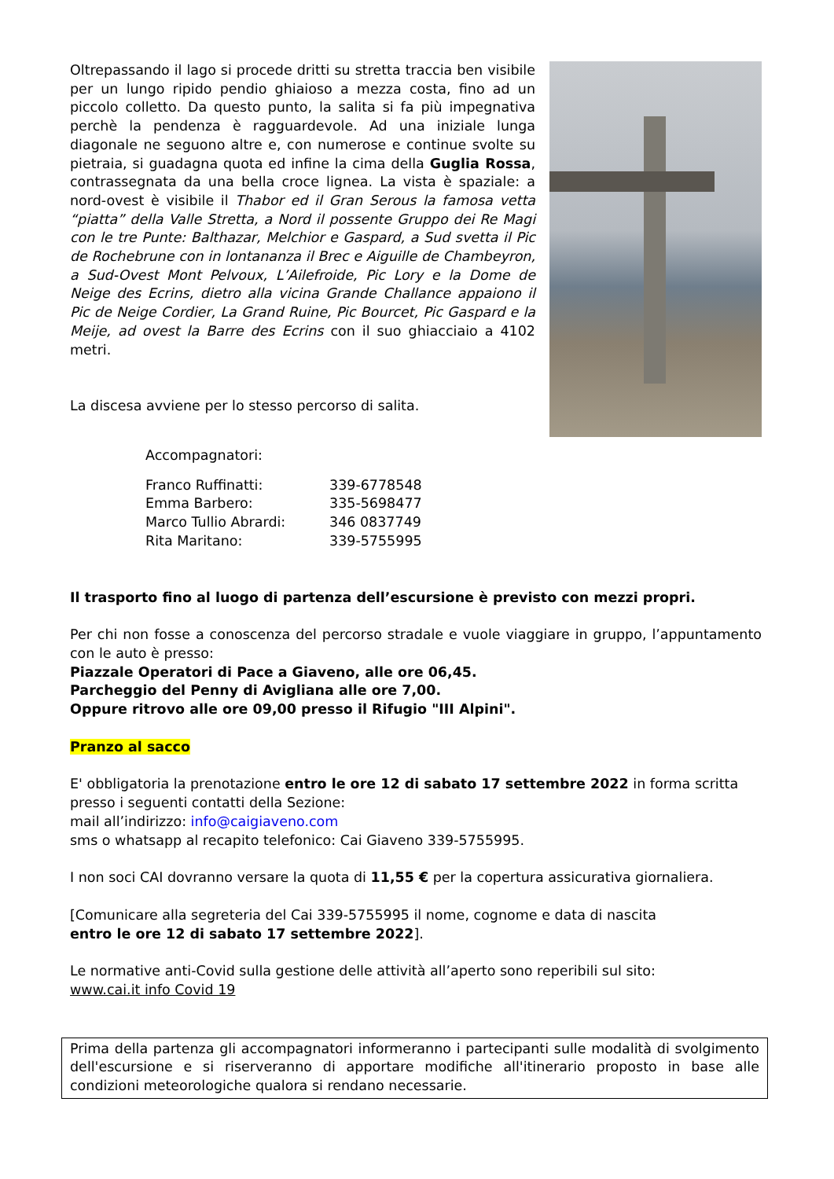Oltrepassando il lago si procede dritti su stretta traccia ben visibile per un lungo ripido pendio ghiaioso a mezza costa, fino ad un piccolo colletto. Da questo punto, la salita si fa più impegnativa perchè la pendenza è ragguardevole. Ad una iniziale lunga diagonale ne seguono altre e, con numerose e continue svolte su pietraia, si guadagna quota ed infine la cima della Guglia Rossa, contrassegnata da una bella croce lignea. La vista è spaziale: a nord-ovest è visibile il Thabor ed il Gran Serous la famosa vetta “piatta” della Valle Stretta, a Nord il possente Gruppo dei Re Magi con le tre Punte: Balthazar, Melchior e Gaspard, a Sud svetta il Pic de Rochebrune con in lontananza il Brec e Aiguille de Chambeyron, a Sud-Ovest Mont Pelvoux, L’Ailefroide, Pic Lory e la Dome de Neige des Ecrins, dietro alla vicina Grande Challance appaiono il Pic de Neige Cordier, La Grand Ruine, Pic Bourcet, Pic Gaspard e la Meije, ad ovest la Barre des Ecrins con il suo ghiacciaio a 4102 metri.
La discesa avviene per lo stesso percorso di salita.
Accompagnatori:
| Franco Ruffinatti: | 339-6778548 |
| Emma Barbero: | 335-5698477 |
| Marco Tullio Abrardi: | 346 0837749 |
| Rita Maritano: | 339-5755995 |
Il trasporto fino al luogo di partenza dell’escursione è previsto con mezzi propri.
Per chi non fosse a conoscenza del percorso stradale e vuole viaggiare in gruppo, l’appuntamento con le auto è presso:
Piazzale Operatori di Pace a Giaveno, alle ore 06,45.
Parcheggio del Penny di Avigliana alle ore 7,00.
Oppure ritrovo alle ore 09,00 presso il Rifugio "III Alpini".
Pranzo al sacco
E' obbligatoria la prenotazione entro le ore 12 di sabato 17 settembre 2022 in forma scritta presso i seguenti contatti della Sezione:
mail all’indirizzo: info@caigiaveno.com
sms o whatsapp al recapito telefonico: Cai Giaveno 339-5755995.
I non soci CAI dovranno versare la quota di 11,55 € per la copertura assicurativa giornaliera.
[Comunicare alla segreteria del Cai 339-5755995 il nome, cognome e data di nascita
entro le ore 12 di sabato 17 settembre 2022].
Le normative anti-Covid sulla gestione delle attività all’aperto sono reperibili sul sito:
www.cai.it info Covid 19
Prima della partenza gli accompagnatori informeranno i partecipanti sulle modalità di svolgimento dell'escursione e si riserveranno di apportare modifiche all'itinerario proposto in base alle condizioni meteorologiche qualora si rendano necessarie.